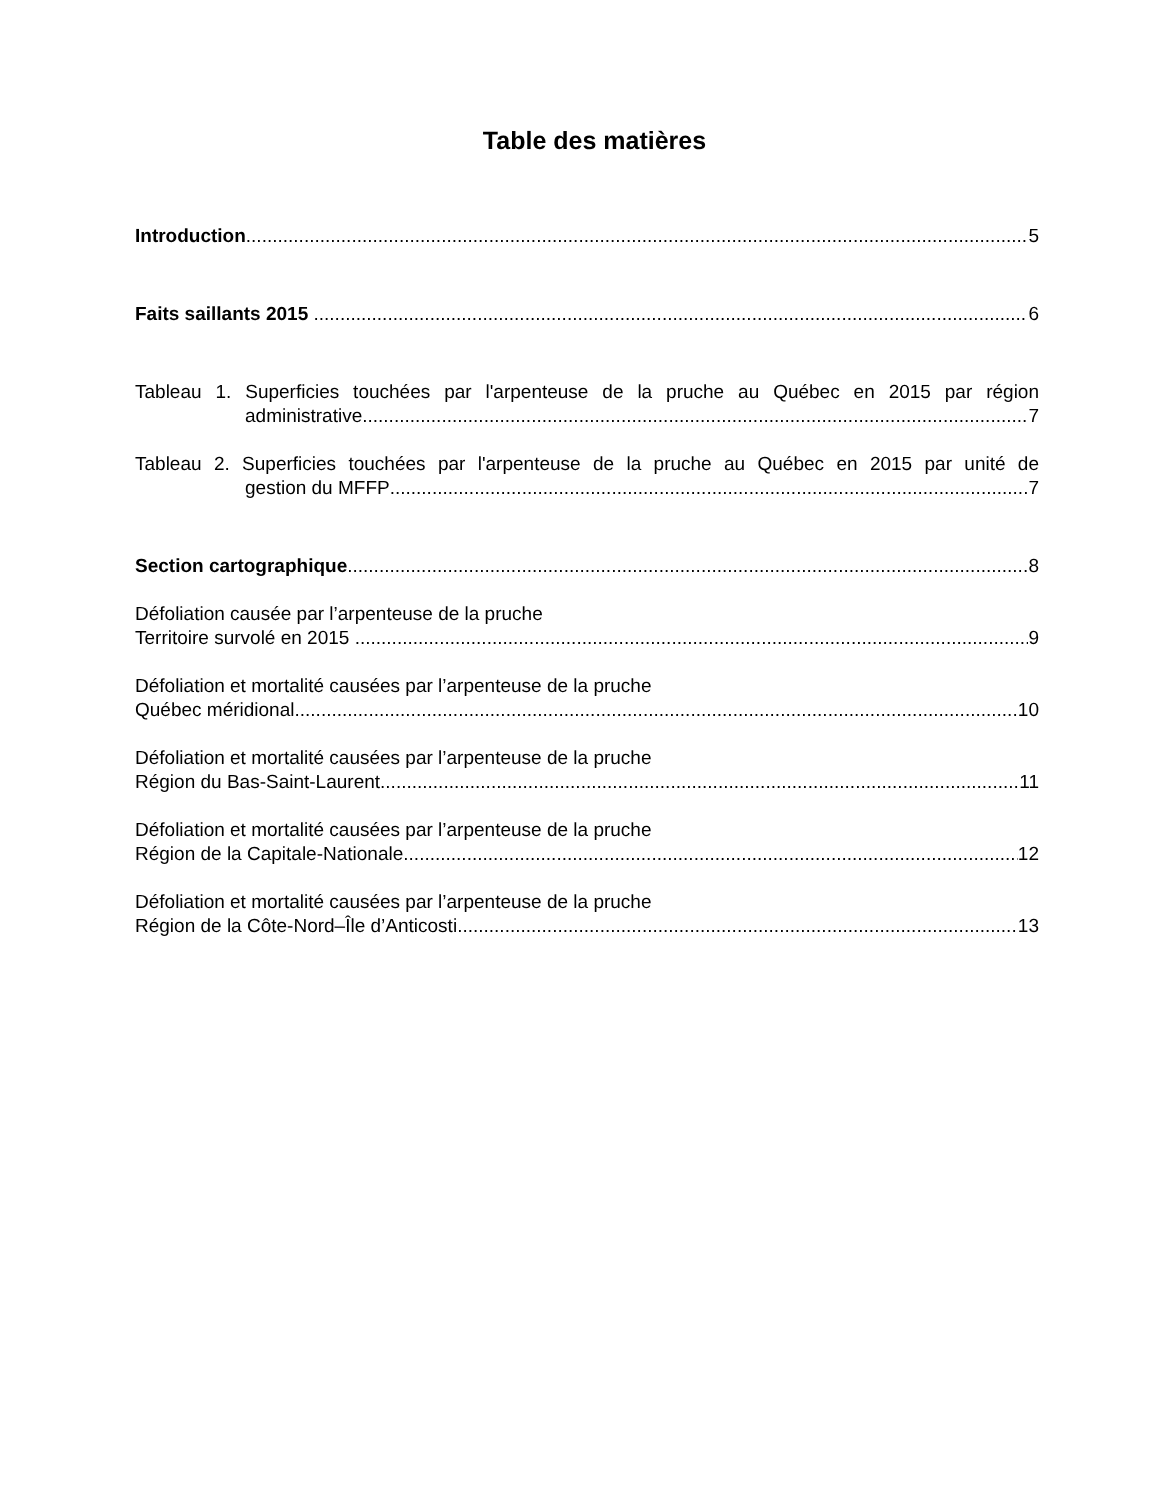Table des matières
Introduction 5
Faits saillants 2015 6
Tableau 1. Superficies touchées par l'arpenteuse de la pruche au Québec en 2015 par région
administrative 7
Tableau 2. Superficies touchées par l'arpenteuse de la pruche au Québec en 2015 par unité de
gestion du MFFP 7
Section cartographique 8
Défoliation causée par l’arpenteuse de la pruche
Territoire survolé en 2015 9
Défoliation et mortalité causées par l’arpenteuse de la pruche
Québec méridional 10
Défoliation et mortalité causées par l’arpenteuse de la pruche
Région du Bas-Saint-Laurent 11
Défoliation et mortalité causées par l’arpenteuse de la pruche
Région de la Capitale-Nationale 12
Défoliation et mortalité causées par l’arpenteuse de la pruche
Région de la Côte-Nord–Île d’Anticosti 13